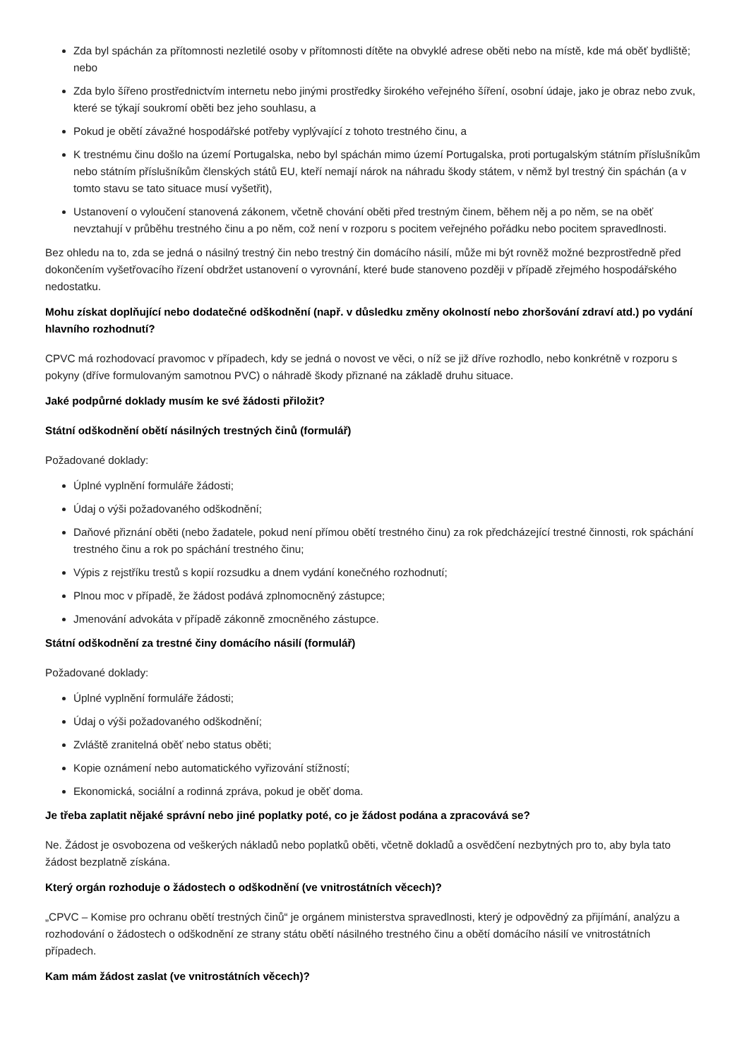Zda byl spáchán za přítomnosti nezletilé osoby v přítomnosti dítěte na obvyklé adrese oběti nebo na místě, kde má oběť bydliště; nebo
Zda bylo šířeno prostřednictvím internetu nebo jinými prostředky širokého veřejného šíření, osobní údaje, jako je obraz nebo zvuk, které se týkají soukromí oběti bez jeho souhlasu, a
Pokud je obětí závažné hospodářské potřeby vyplývající z tohoto trestného činu, a
K trestnému činu došlo na území Portugalska, nebo byl spáchán mimo území Portugalska, proti portugalským státním příslušníkům nebo státním příslušníkům členských států EU, kteří nemají nárok na náhradu škody státem, v němž byl trestný čin spáchán (a v tomto stavu se tato situace musí vyšetřit),
Ustanovení o vyloučení stanovená zákonem, včetně chování oběti před trestným činem, během něj a po něm, se na oběť nevztahují v průběhu trestného činu a po něm, což není v rozporu s pocitem veřejného pořádku nebo pocitem spravedlnosti.
Bez ohledu na to, zda se jedná o násilný trestný čin nebo trestný čin domácího násilí, může mi být rovněž možné bezprostředně před dokončením vyšetřovacího řízení obdržet ustanovení o vyrovnání, které bude stanoveno později v případě zřejmého hospodářského nedostatku.
Mohu získat doplňující nebo dodatečné odškodnění (např. v důsledku změny okolností nebo zhoršování zdraví atd.) po vydání hlavního rozhodnutí?
CPVC má rozhodovací pravomoc v případech, kdy se jedná o novost ve věci, o níž se již dříve rozhodlo, nebo konkrétně v rozporu s pokyny (dříve formulovaným samotnou PVC) o náhradě škody přiznané na základě druhu situace.
Jaké podpůrné doklady musím ke své žádosti přiložit?
Státní odškodnění obětí násilných trestných činů (formulář)
Požadované doklady:
Úplné vyplnění formuláře žádosti;
Údaj o výši požadovaného odškodnění;
Daňové přiznání oběti (nebo žadatele, pokud není přímou obětí trestného činu) za rok předcházející trestné činnosti, rok spáchání trestného činu a rok po spáchání trestného činu;
Výpis z rejstříku trestů s kopií rozsudku a dnem vydání konečného rozhodnutí;
Plnou moc v případě, že žádost podává zplnomocněný zástupce;
Jmenování advokáta v případě zákonně zmocněného zástupce.
Státní odškodnění za trestné činy domácího násilí (formulář)
Požadované doklady:
Úplné vyplnění formuláře žádosti;
Údaj o výši požadovaného odškodnění;
Zvláště zranitelná oběť nebo status oběti;
Kopie oznámení nebo automatického vyřizování stížností;
Ekonomická, sociální a rodinná zpráva, pokud je oběť doma.
Je třeba zaplatit nějaké správní nebo jiné poplatky poté, co je žádost podána a zpracovává se?
Ne. Žádost je osvobozena od veškerých nákladů nebo poplatků oběti, včetně dokladů a osvědčení nezbytných pro to, aby byla tato žádost bezplatně získána.
Který orgán rozhoduje o žádostech o odškodnění (ve vnitrostátních věcech)?
„CPVC – Komise pro ochranu obětí trestných činů“ je orgánem ministerstva spravedlnosti, který je odpovědný za přijímání, analýzu a rozhodování o žádostech o odškodnění ze strany státu obětí násilného trestného činu a obětí domácího násilí ve vnitrostátních případech.
Kam mám žádost zaslat (ve vnitrostátních věcech)?